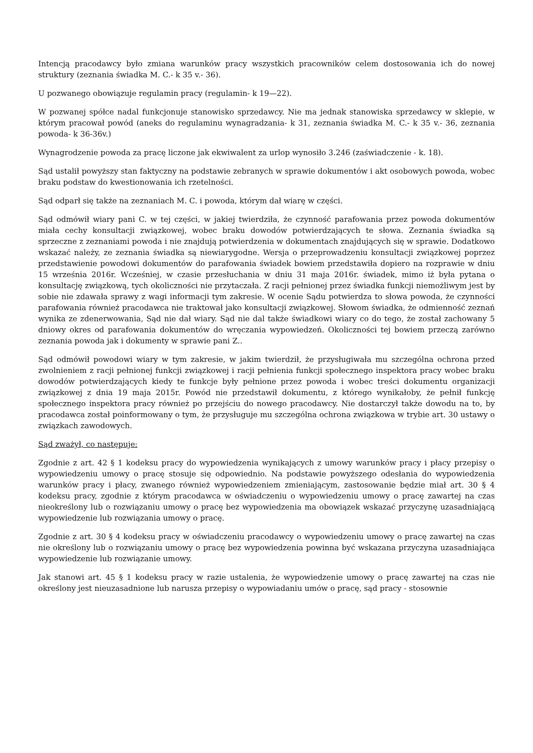Intencją pracodawcy było zmiana warunków pracy wszystkich pracowników celem dostosowania ich do nowej struktury (zeznania świadka M. C.- k 35 v.- 36).
U pozwanego obowiązuje regulamin pracy (regulamin- k 19—22).
W pozwanej spółce nadal funkcjonuje stanowisko sprzedawcy. Nie ma jednak stanowiska sprzedawcy w sklepie, w którym pracował powód (aneks do regulaminu wynagradzania- k 31, zeznania świadka M. C.- k 35 v.- 36, zeznania powoda- k 36-36v.)
Wynagrodzenie powoda za pracę liczone jak ekwiwalent za urlop wynosiło 3.246 (zaświadczenie - k. 18).
Sąd ustalił powyższy stan faktyczny na podstawie zebranych w sprawie dokumentów i akt osobowych powoda, wobec braku podstaw do kwestionowania ich rzetelności.
Sąd odparł się także na zeznaniach M. C. i powoda, którym dał wiarę w części.
Sąd odmówił wiary pani C. w tej części, w jakiej twierdziła, że czynność parafowania przez powoda dokumentów miała cechy konsultacji związkowej, wobec braku dowodów potwierdzających te słowa. Zeznania świadka są sprzeczne z zeznaniami powoda i nie znajdują potwierdzenia w dokumentach znajdujących się w sprawie. Dodatkowo wskazać należy, ze zeznania świadka są niewiarygodne. Wersja o przeprowadzeniu konsultacji związkowej poprzez przedstawienie powodowi dokumentów do parafowania świadek bowiem przedstawiła dopiero na rozprawie w dniu 15 września 2016r. Wcześniej, w czasie przesłuchania w dniu 31 maja 2016r. świadek, mimo iż była pytana o konsultację związkową, tych okoliczności nie przytaczała. Z racji pełnionej przez świadka funkcji niemożliwym jest by sobie nie zdawała sprawy z wagi informacji tym zakresie. W ocenie Sądu potwierdza to słowa powoda, że czynności parafowania również pracodawca nie traktował jako konsultacji związkowej. Słowom świadka, że odmienność zeznań wynika ze zdenerwowania, Sąd nie dał wiary. Sąd nie dal także świadkowi wiary co do tego, że został zachowany 5 dniowy okres od parafowania dokumentów do wręczania wypowiedzeń. Okoliczności tej bowiem przeczą zarówno zeznania powoda jak i dokumenty w sprawie pani Z..
Sąd odmówił powodowi wiary w tym zakresie, w jakim twierdził, że przysługiwała mu szczególna ochrona przed zwolnieniem z racji pełnionej funkcji związkowej i racji pełnienia funkcji społecznego inspektora pracy wobec braku dowodów potwierdzających kiedy te funkcje były pełnione przez powoda i wobec treści dokumentu organizacji związkowej z dnia 19 maja 2015r. Powód nie przedstawił dokumentu, z którego wynikałoby, że pełnił funkcję społecznego inspektora pracy również po przejściu do nowego pracodawcy. Nie dostarczył także dowodu na to, by pracodawca został poinformowany o tym, że przysługuje mu szczególna ochrona związkowa w trybie art. 30 ustawy o związkach zawodowych.
Sąd zważył, co następuje:
Zgodnie z art. 42 § 1 kodeksu pracy do wypowiedzenia wynikających z umowy warunków pracy i płacy przepisy o wypowiedzeniu umowy o pracę stosuje się odpowiednio. Na podstawie powyższego odesłania do wypowiedzenia warunków pracy i płacy, zwanego również wypowiedzeniem zmieniającym, zastosowanie będzie miał art. 30 § 4 kodeksu pracy, zgodnie z którym pracodawca w oświadczeniu o wypowiedzeniu umowy o pracę zawartej na czas nieokreślony lub o rozwiązaniu umowy o pracę bez wypowiedzenia ma obowiązek wskazać przyczynę uzasadniającą wypowiedzenie lub rozwiązania umowy o pracę.
Zgodnie z art. 30 § 4 kodeksu pracy w oświadczeniu pracodawcy o wypowiedzeniu umowy o pracę zawartej na czas nie określony lub o rozwiązaniu umowy o pracę bez wypowiedzenia powinna być wskazana przyczyna uzasadniająca wypowiedzenie lub rozwiązanie umowy.
Jak stanowi art. 45 § 1 kodeksu pracy w razie ustalenia, że wypowiedzenie umowy o pracę zawartej na czas nie określony jest nieuzasadnione lub narusza przepisy o wypowiadaniu umów o pracę, sąd pracy - stosownie